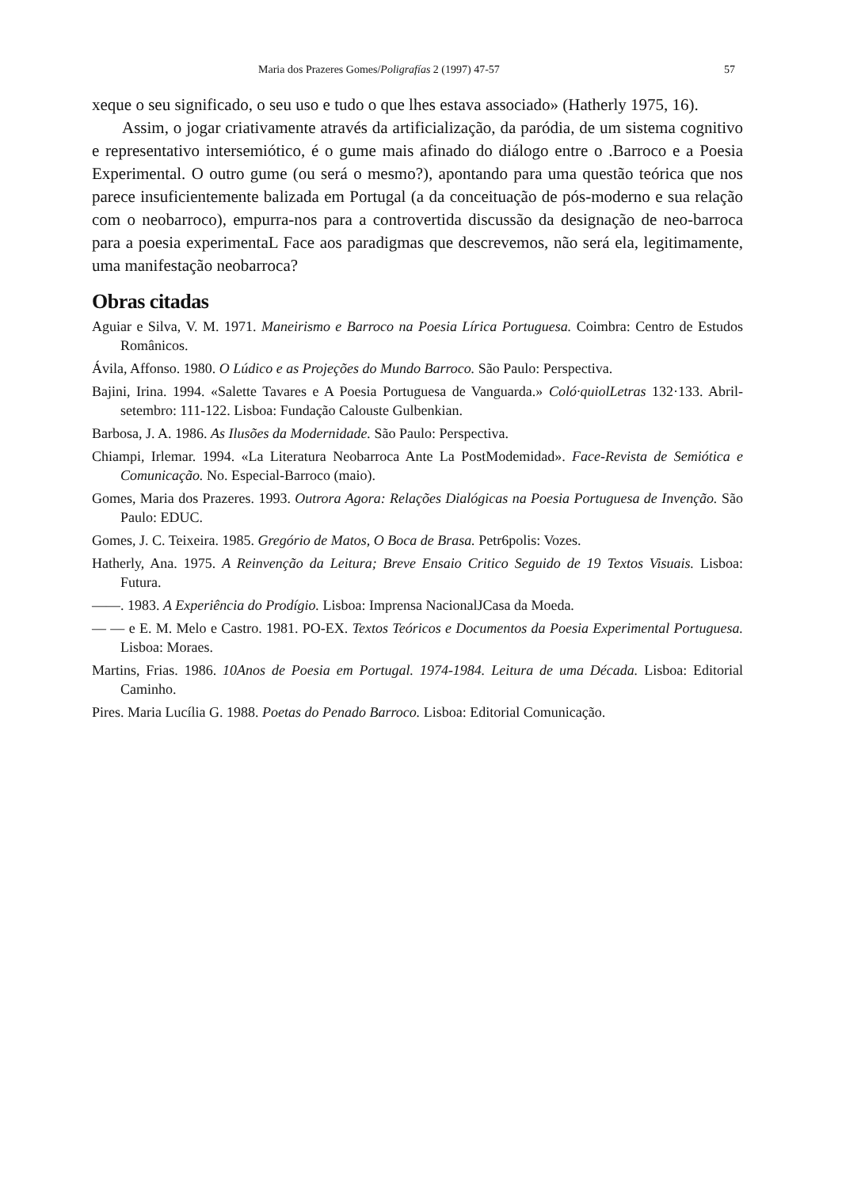Maria dos Prazeres Gomes/Poligrafías 2 (1997) 47-57 57
xeque o seu significado, o seu uso e tudo o que lhes estava associado» (Hatherly 1975, 16).
Assim, o jogar criativamente através da artificialização, da paródia, de um sistema cognitivo e representativo intersemiótico, é o gume mais afinado do diálogo entre o .Barroco e a Poesia Experimental. O outro gume (ou será o mesmo?), apontando para uma questão teórica que nos parece insuficientemente balizada em Portugal (a da conceituação de pós-moderno e sua relação com o neobarroco), empurra-nos para a controvertida discussão da designação de neo-barroca para a poesia experimentaL Face aos paradigmas que descrevemos, não será ela, legitimamente, uma manifestação neobarroca?
Obras citadas
Aguiar e Silva, V. M. 1971. Maneirismo e Barroco na Poesia Lírica Portuguesa. Coimbra: Centro de Estudos Românicos.
Ávila, Affonso. 1980. O Lúdico e as Projeções do Mundo Barroco. São Paulo: Perspectiva.
Bajini, Irina. 1994. «Salette Tavares e A Poesia Portuguesa de Vanguarda.» Coló·quiolLetras 132·133. Abril-setembro: 111-122. Lisboa: Fundação Calouste Gulbenkian.
Barbosa, J. A. 1986. As Ilusões da Modernidade. São Paulo: Perspectiva.
Chiampi, Irlemar. 1994. «La Literatura Neobarroca Ante La PostModemidad». Face-Revista de Semiótica e Comunicação. No. Especial-Barroco (maio).
Gomes, Maria dos Prazeres. 1993. Outrora Agora: Relações Dialógicas na Poesia Portuguesa de Invenção. São Paulo: EDUC.
Gomes, J. C. Teixeira. 1985. Gregório de Matos, O Boca de Brasa. Petr6polis: Vozes.
Hatherly, Ana. 1975. A Reinvenção da Leitura; Breve Ensaio Critico Seguido de 19 Textos Visuais. Lisboa: Futura.
——. 1983. A Experiência do Prodígio. Lisboa: Imprensa NacionalJCasa da Moeda.
— — e E. M. Melo e Castro. 1981. PO-EX. Textos Teóricos e Documentos da Poesia Experimental Portuguesa. Lisboa: Moraes.
Martins, Frias. 1986. 10Anos de Poesia em Portugal. 1974-1984. Leitura de uma Década. Lisboa: Editorial Caminho.
Pires. Maria Lucília G. 1988. Poetas do Penado Barroco. Lisboa: Editorial Comunicação.